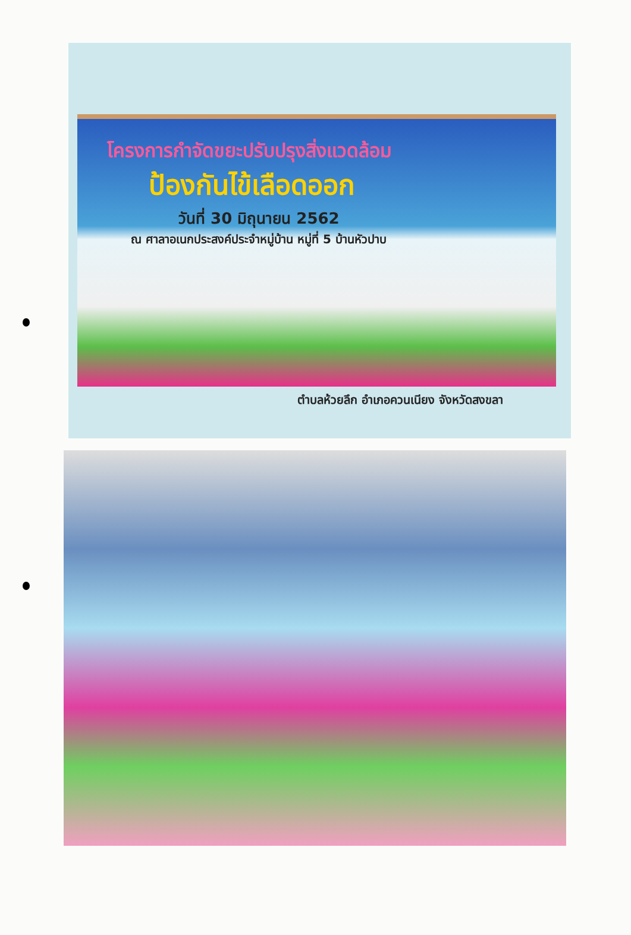โครงการกำจัดขยะปรับปรุงสิ่งแวดล้อม
ป้องกันไข้เลือดออก
วันที่ 30 มิถุนายน 2562
ณ ศาลาอเนกประสงค์ประจำหมู่บ้าน หมู่ที่ 5 บ้านหัวปาบ
ตำบลห้วยลึก อำเภอควนเนียง จังหวัดสงขลา